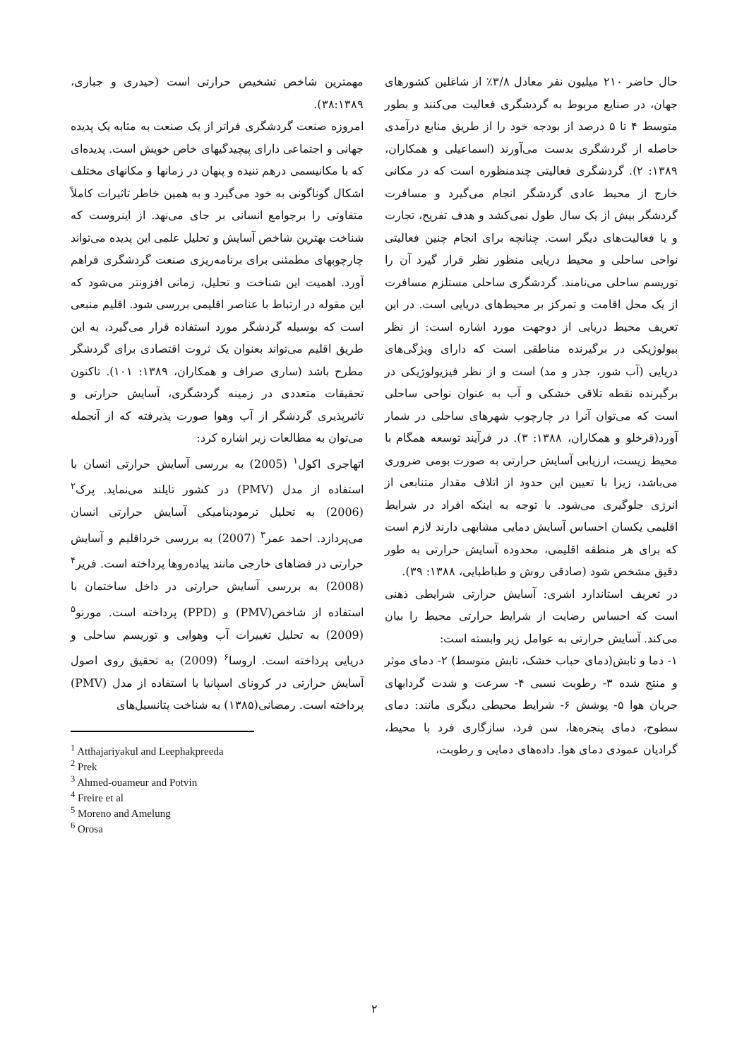حال حاضر ۲۱۰ میلیون نفر معادل ۳/۸٪ از شاغلین کشورهای جهان، در صنایع مربوط به گردشگری فعالیت می‌کنند و بطور متوسط ۴ تا ۵ درصد از بودجه خود را از طریق منابع درآمدی حاصله از گردشگری بدست می‌آورند (اسماعیلی و همکاران، ۱۳۸۹: ۲). گردشگری فعالیتی چندمنظوره است که در مکانی خارج از محیط عادی گردشگر انجام می‌گیرد و مسافرت گردشگر بیش از یک سال طول نمی‌کشد و هدف تفریح، تجارت و یا فعالیت‌های دیگر است. چنانچه برای انجام چنین فعالیتی نواحی ساحلی و محیط دریایی منظور نظر قرار گیرد آن را توریسم ساحلی می‌نامند. گردشگری ساحلی مستلزم مسافرت از یک محل اقامت و تمرکز بر محیط‌های دریایی است. در این تعریف محیط دریایی از دوجهت مورد اشاره است: از نظر بیولوژیکی در برگیرنده مناطقی است که دارای ویژگی‌های دریایی (آب شور، جذر و مد) است و از نظر فیزیولوژیکی در برگیرنده نقطه تلاقی خشکی و آب به عنوان نواحی ساحلی است که می‌توان آنرا در چارچوب شهرهای ساحلی در شمار آورد(قرخلو و همکاران، ۱۳۸۸: ۳). در فرآیند توسعه همگام با محیط زیست، ارزیابی آسایش حرارتی به صورت بومی ضروری می‌باشد، زیرا با تعیین این حدود از اتلاف مقدار متنابعی از انرژی جلوگیری می‌شود. با توجه به اینکه افراد در شرایط اقلیمی یکسان احساس آسایش دمایی مشابهی دارند لازم است که برای هر منطقه اقلیمی، محدوده آسایش حرارتی به طور دقیق مشخص شود (صادقی روش و طباطبایی، ۱۳۸۸: ۳۹).
در تعریف استاندارد اشری: آسایش حرارتی شرایطی ذهنی است که احساس رضایت از شرایط حرارتی محیط را بیان می‌کند. آسایش حرارتی به عوامل زیر وابسته است:
۱- دما و تابش(دمای حباب خشک، تابش متوسط) ۲- دمای موثر و منتج شده ۳- رطوبت نسبی ۴- سرعت و شدت گردابهای جریان هوا ۵- پوشش ۶- شرایط محیطی دیگری مانند: دمای سطوح، دمای پنجره‌ها، سن فرد، سازگاری فرد با محیط، گرادیان عمودی دمای هوا. داده‌های دمایی و رطوبت،
مهمترین شاخص تشخیص حرارتی است (حیدری و جباری، ۳۸:۱۳۸۹).
امروزه صنعت گردشگری فراتر از یک صنعت به مثابه یک پدیده جهانی و اجتماعی دارای پیچیدگیهای خاص خویش است. پدیده‌ای که با مکانیسمی درهم تنیده و پنهان در زمانها و مکانهای مختلف اشکال گوناگونی به خود می‌گیرد و به همین خاطر تاثیرات کاملاً متفاوتی را برجوامع انسانی بر جای می‌نهد. از اینروست که شناخت بهترین شاخص آسایش و تحلیل علمی این پدیده می‌تواند چارچوبهای مطمئنی برای برنامه‌ریزی صنعت گردشگری فراهم آورد. اهمیت این شناخت و تحلیل، زمانی افزونتر می‌شود که این مقوله در ارتباط با عناصر اقلیمی بررسی شود. اقلیم منبعی است که بوسیله گردشگر مورد استفاده قرار می‌گیرد، به این طریق اقلیم می‌تواند بعنوان یک ثروت اقتصادی برای گردشگر مطرح باشد (ساری صراف و همکاران، ۱۳۸۹: ۱۰۱). تاکنون تحقیقات متعددی در زمینه گردشگری، آسایش حرارتی و تاثیرپذیری گردشگر از آب وهوا صورت پذیرفته که از آنجمله می‌توان به مطالعات زیر اشاره کرد:
اتهاجری اکول<sup>۱</sup> (2005) به بررسی آسایش حرارتی انسان با استفاده از مدل (PMV) در کشور تایلند می‌نماید. پرک<sup>۲</sup> (2006) به تحلیل ترمودینامیکی آسایش حرارتی انسان می‌پردازد. احمد عمر<sup>۳</sup> (2007) به بررسی خرداقلیم و آسایش حرارتی در فضاهای خارجی مانند پیاده‌روها پرداخته است. فریر<sup>۴</sup> (2008) به بررسی آسایش حرارتی در داخل ساختمان با استفاده از شاخص(PMV) و (PPD) پرداخته است. مورنو<sup>۵</sup> (2009) به تحلیل تغییرات آب وهوایی و توریسم ساحلی و دریایی پرداخته است. اروسا<sup>۶</sup> (2009) به تحقیق روی اصول آسایش حرارتی در کرونای اسپانیا با استفاده از مدل (PMV) پرداخته است. رمضانی(۱۳۸۵) به شناخت پتانسیل‌های
<sup>1</sup> Atthajariyakul and Leephakpreeda
<sup>2</sup> Prek
<sup>3</sup> Ahmed-ouameur and Potvin
<sup>4</sup> Freire et al
<sup>5</sup> Moreno and Amelung
<sup>6</sup> Orosa
۲